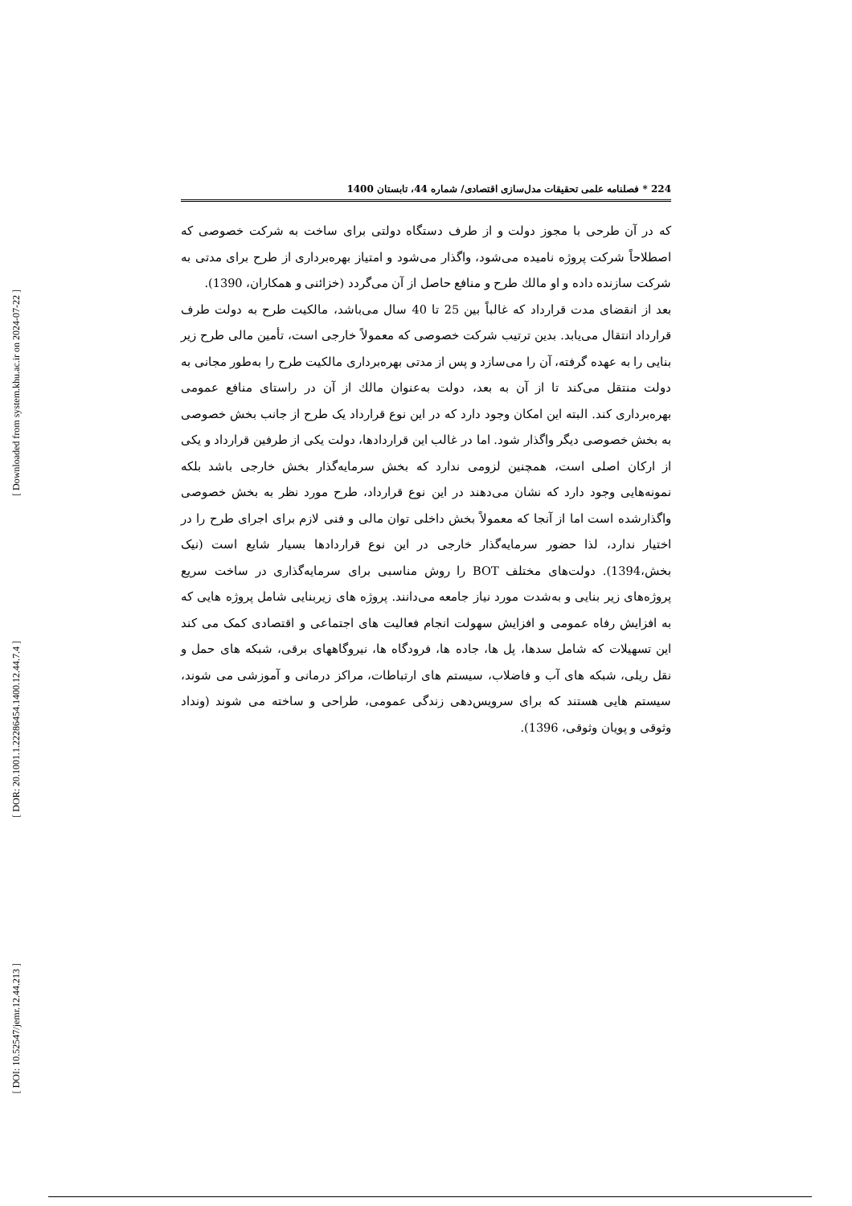[ Downloaded from system.khu.ac.ir on 2024-07-22 ]
[ DOR: 20.1001.1.22286454.1400.12.44.7.4 ]
[ DOI: 10.52547/jemr.12.44.213 ]
224 * فصلنامه علمی تحقیقات مدل‌سازی اقتصادی/ شماره 44، تابستان 1400
که در آن طرحی با مجوز دولت و از طرف دستگاه دولتی برای ساخت به شرکت خصوصی که اصطلاحاً شرکت پروژه نامیده می‌شود، واگذار می‌شود و امتیاز بهره‌برداری از طرح برای مدتی به شرکت سازنده داده و او مالك طرح و منافع حاصل از آن می‌گردد (خزائنی و همکاران، 1390).
بعد از انقضای مدت قرارداد که غالباً بین 25 تا 40 سال می‌باشد، مالکیت طرح به دولت طرف قرارداد انتقال می‌یابد. بدین ترتیب شرکت خصوصی که معمولاً خارجی است، تأمین مالی طرح زیر بنایی را به عهده گرفته، آن را می‌سازد و پس از مدتی بهره‌برداری مالکیت طرح را به‌طور مجانی به دولت منتقل می‌کند تا از آن به بعد، دولت به‌عنوان مالك از آن در راستای منافع عمومی بهره‌برداری کند. البته این امکان وجود دارد که در این نوع قرارداد یک طرح از جانب بخش خصوصی به بخش خصوصی دیگر واگذار شود. اما در غالب این قراردادها، دولت یکی از طرفین قرارداد و یکی از ارکان اصلی است، همچنین لزومی ندارد که بخش سرمایه‌گذار بخش خارجی باشد بلکه نمونه‌هایی وجود دارد که نشان می‌دهند در این نوع قرارداد، طرح مورد نظر به بخش خصوصی واگذارشده است اما از آنجا که معمولاً بخش داخلی توان مالی و فنی لازم برای اجرای طرح را در اختیار ندارد، لذا حضور سرمایه‌گذار خارجی در این نوع قراردادها بسیار شایع است (نیک بخش،1394). دولت‌های مختلف BOT را روش مناسبی برای سرمایه‌گذاری در ساخت سریع پروژه‌های زیر بنایی و به‌شدت مورد نیاز جامعه می‌دانند. پروژه های زیربنایی شامل پروژه هایی که به افزایش رفاه عمومی و افزایش سهولت انجام فعالیت های اجتماعی و اقتصادی کمک می کند این تسهیلات که شامل سدها، پل ها، جاده ها، فرودگاه ها، نیروگاههای برقی، شبکه های حمل و نقل ریلی، شبکه های آب و فاضلاب، سیستم های ارتباطات، مراکز درمانی و آموزشی می شوند، سیستم هایی هستند که برای سرویس‌دهی زندگی عمومی، طراحی و ساخته می شوند (ونداد وثوقی و پویان وثوقی، 1396).